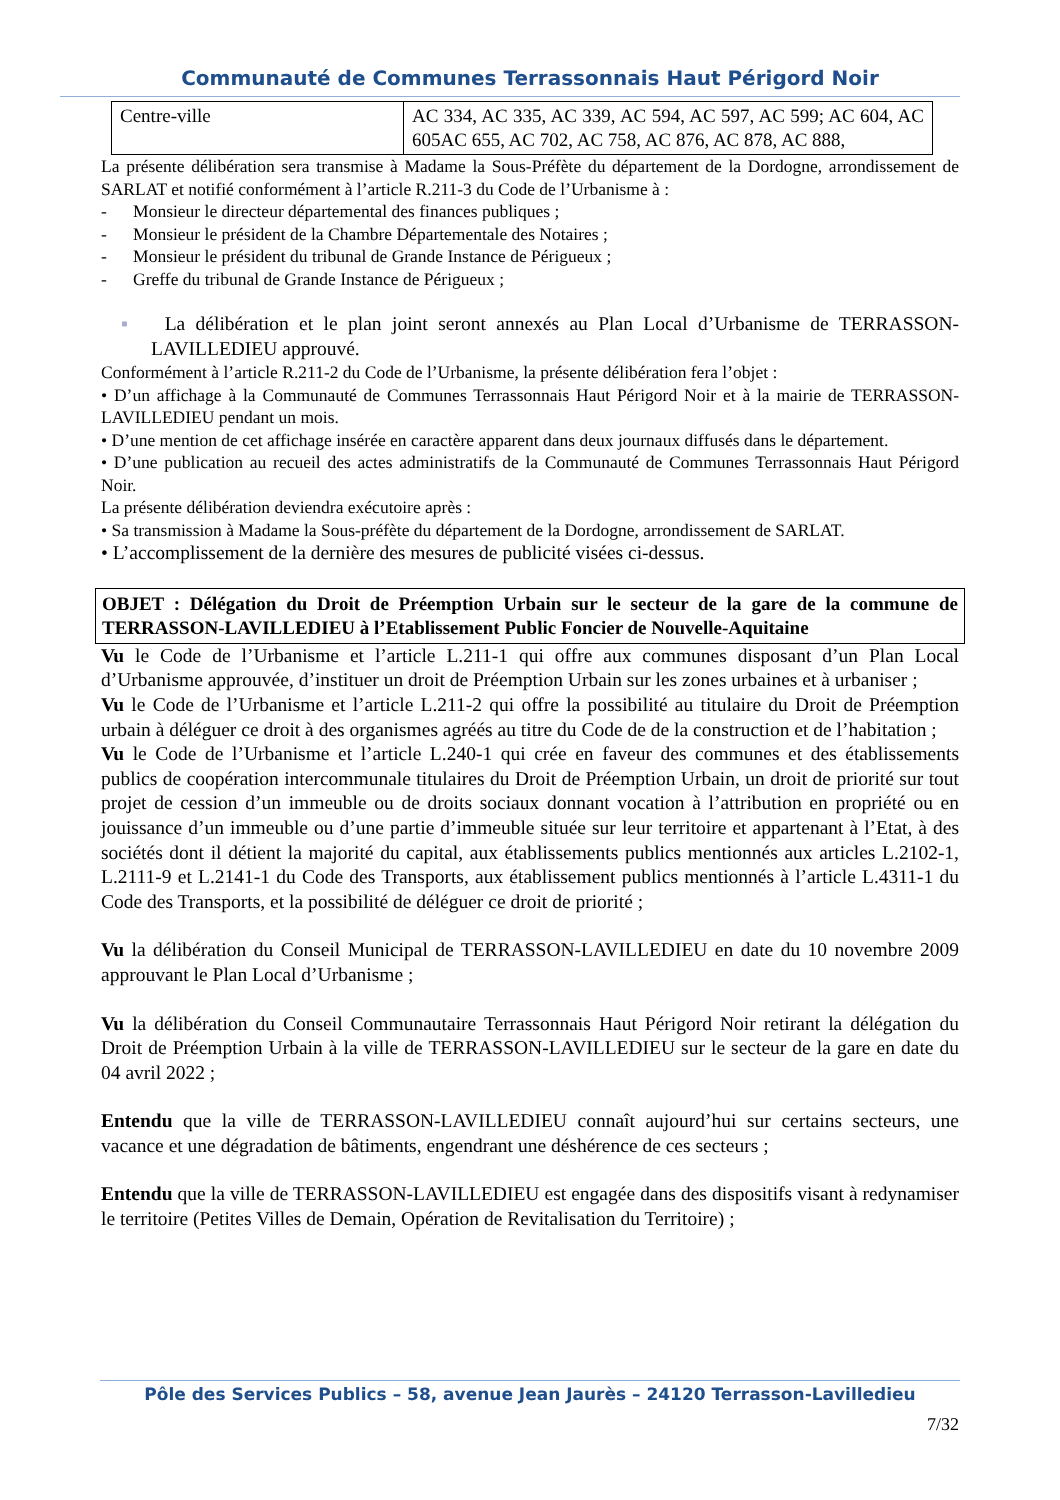Communauté de Communes Terrassonnais Haut Périgord Noir
| Centre-ville | AC 334, AC 335, AC 339, AC 594, AC 597, AC 599; AC 604, AC 605AC 655, AC 702, AC 758, AC 876, AC 878, AC 888, |
La présente délibération sera transmise à Madame la Sous-Préfète du département de la Dordogne, arrondissement de SARLAT et notifié conformément à l’article R.211-3 du Code de l’Urbanisme à :
- Monsieur le directeur départemental des finances publiques ;
- Monsieur le président de la Chambre Départementale des Notaires ;
- Monsieur le président du tribunal de Grande Instance de Périgueux ;
- Greffe du tribunal de Grande Instance de Périgueux ;
▪ La délibération et le plan joint seront annexés au Plan Local d’Urbanisme de TERRASSON-LAVILLEDIEU approuvé.
Conformément à l’article R.211-2 du Code de l’Urbanisme, la présente délibération fera l’objet :
• D’un affichage à la Communauté de Communes Terrassonnais Haut Périgord Noir et à la mairie de TERRASSON- LAVILLEDIEU pendant un mois.
• D’une mention de cet affichage insérée en caractère apparent dans deux journaux diffusés dans le département.
• D’une publication au recueil des actes administratifs de la Communauté de Communes Terrassonnais Haut Périgord Noir.
La présente délibération deviendra exécutoire après :
• Sa transmission à Madame la Sous-préfète du département de la Dordogne, arrondissement de SARLAT.
• L’accomplissement de la dernière des mesures de publicité visées ci-dessus.
OBJET : Délégation du Droit de Préemption Urbain sur le secteur de la gare de la commune de TERRASSON-LAVILLEDIEU à l’Etablissement Public Foncier de Nouvelle-Aquitaine
Vu le Code de l’Urbanisme et l’article L.211-1 qui offre aux communes disposant d’un Plan Local d’Urbanisme approuvée, d’instituer un droit de Préemption Urbain sur les zones urbaines et à urbaniser ;
Vu le Code de l’Urbanisme et l’article L.211-2 qui offre la possibilité au titulaire du Droit de Préemption urbain à déléguer ce droit à des organismes agréés au titre du Code de de la construction et de l’habitation ;
Vu le Code de l’Urbanisme et l’article L.240-1 qui crée en faveur des communes et des établissements publics de coopération intercommunale titulaires du Droit de Préemption Urbain, un droit de priorité sur tout projet de cession d’un immeuble ou de droits sociaux donnant vocation à l’attribution en propriété ou en jouissance d’un immeuble ou d’une partie d’immeuble située sur leur territoire et appartenant à l’Etat, à des sociétés dont il détient la majorité du capital, aux établissements publics mentionnés aux articles L.2102-1, L.2111-9 et L.2141-1 du Code des Transports, aux établissement publics mentionnés à l’article L.4311-1 du Code des Transports, et la possibilité de déléguer ce droit de priorité ;
Vu la délibération du Conseil Municipal de TERRASSON-LAVILLEDIEU en date du 10 novembre 2009 approuvant le Plan Local d’Urbanisme ;
Vu la délibération du Conseil Communautaire Terrassonnais Haut Périgord Noir retirant la délégation du Droit de Préemption Urbain à la ville de TERRASSON-LAVILLEDIEU sur le secteur de la gare en date du 04 avril 2022 ;
Entendu que la ville de TERRASSON-LAVILLEDIEU connaît aujourd’hui sur certains secteurs, une vacance et une dégradation de bâtiments, engendrant une déshérence de ces secteurs ;
Entendu que la ville de TERRASSON-LAVILLEDIEU est engagée dans des dispositifs visant à redynamiser le territoire (Petites Villes de Demain, Opération de Revitalisation du Territoire) ;
Pôle des Services Publics – 58, avenue Jean Jaurès – 24120 Terrasson-Lavilledieu
7/32